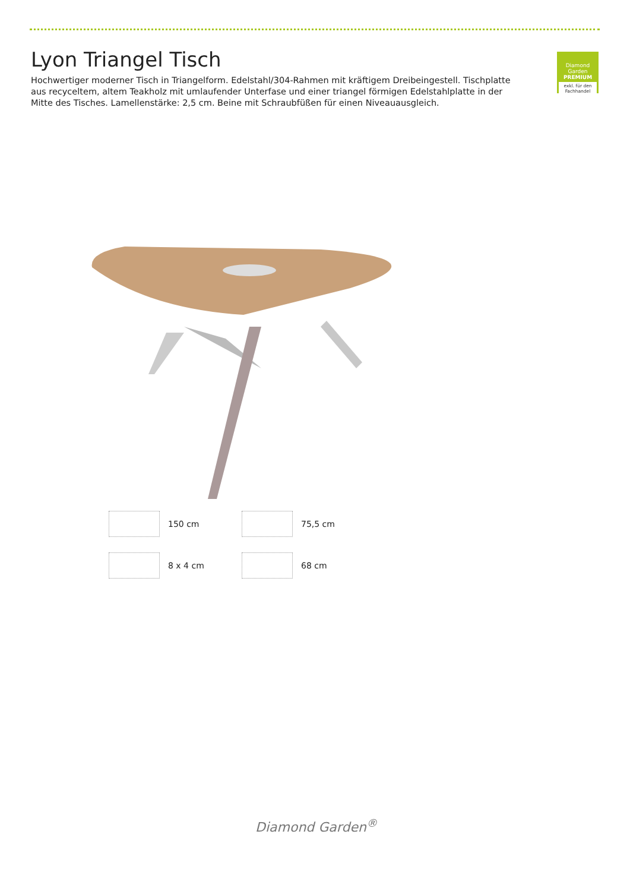Lyon Triangel Tisch
Hochwertiger moderner Tisch in Triangelform. Edelstahl/304-Rahmen mit kräftigem Dreibeingestell. Tischplatte aus recyceltem, altem Teakholz mit umlaufender Unterfase und einer triangel förmigen Edelstahlplatte in der Mitte des Tisches. Lamellenstärke: 2,5 cm. Beine mit Schraubfüßen für einen Niveauausgleich.
Diamond Garden
PREMIUM
exkl. für den Fachhandel
150 cm
75,5 cm
8 x 4 cm
68 cm
Diamond Garden<sup>®</sup>